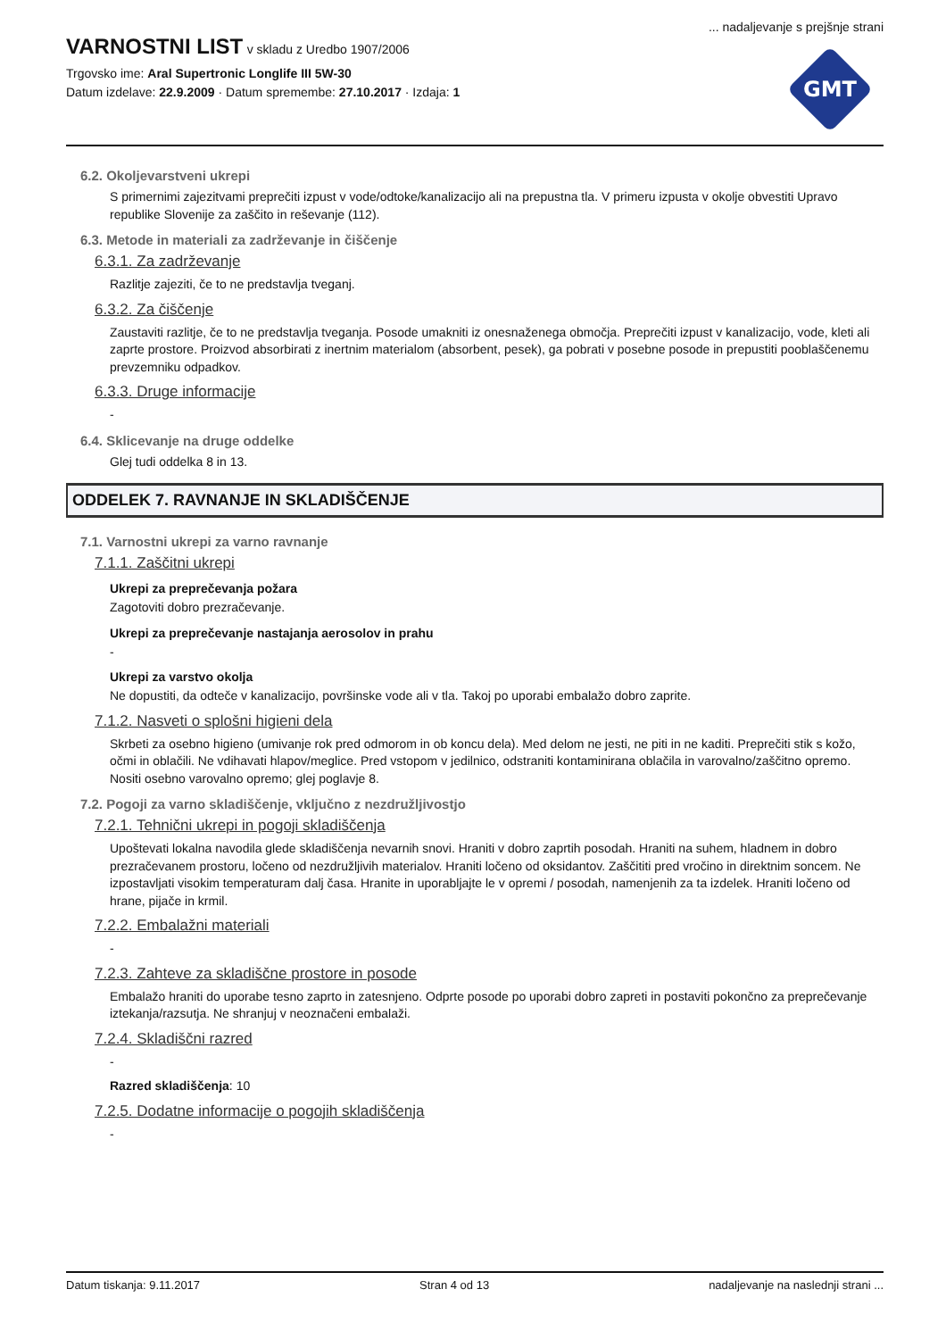... nadaljevanje s prejšnje strani
VARNOSTNI LIST
v skladu z Uredbo 1907/2006
Trgovsko ime: Aral Supertronic Longlife III 5W-30
Datum izdelave: 22.9.2009 · Datum spremembe: 27.10.2017 · Izdaja: 1
GMT
6.2. Okoljevarstveni ukrepi
S primernimi zajezitvami preprečiti izpust v vode/odtoke/kanalizacijo ali na prepustna tla. V primeru izpusta v okolje obvestiti Upravo republike Slovenije za zaščito in reševanje (112).
6.3. Metode in materiali za zadrževanje in čiščenje
6.3.1. Za zadrževanje
Razlitje zajeziti, če to ne predstavlja tveganj.
6.3.2. Za čiščenje
Zaustaviti razlitje, če to ne predstavlja tveganja. Posode umakniti iz onesnaženega območja. Preprečiti izpust v kanalizacijo, vode, kleti ali zaprte prostore. Proizvod absorbirati z inertnim materialom (absorbent, pesek), ga pobrati v posebne posode in prepustiti pooblaščenemu prevzemniku odpadkov.
6.3.3. Druge informacije
-
6.4. Sklicevanje na druge oddelke
Glej tudi oddelka 8 in 13.
ODDELEK 7. RAVNANJE IN SKLADIŠČENJE
7.1. Varnostni ukrepi za varno ravnanje
7.1.1. Zaščitni ukrepi
Ukrepi za preprečevanja požara
Zagotoviti dobro prezračevanje.
Ukrepi za preprečevanje nastajanja aerosolov in prahu
-
Ukrepi za varstvo okolja
Ne dopustiti, da odteče v kanalizacijo, površinske vode ali v tla. Takoj po uporabi embalažo dobro zaprite.
7.1.2. Nasveti o splošni higieni dela
Skrbeti za osebno higieno (umivanje rok pred odmorom in ob koncu dela). Med delom ne jesti, ne piti in ne kaditi. Preprečiti stik s kožo, očmi in oblačili. Ne vdihavati hlapov/meglice. Pred vstopom v jedilnico, odstraniti kontaminirana oblačila in varovalno/zaščitno opremo. Nositi osebno varovalno opremo; glej poglavje 8.
7.2. Pogoji za varno skladiščenje, vključno z nezdružljivostjo
7.2.1. Tehnični ukrepi in pogoji skladiščenja
Upoštevati lokalna navodila glede skladiščenja nevarnih snovi. Hraniti v dobro zaprtih posodah. Hraniti na suhem, hladnem in dobro prezračevanem prostoru, ločeno od nezdružljivih materialov. Hraniti ločeno od oksidantov. Zaščititi pred vročino in direktnim soncem. Ne izpostavljati visokim temperaturam dalj časa. Hranite in uporabljajte le v opremi / posodah, namenjenih za ta izdelek. Hraniti ločeno od hrane, pijače in krmil.
7.2.2. Embalažni materiali
-
7.2.3. Zahteve za skladiščne prostore in posode
Embalažo hraniti do uporabe tesno zaprto in zatesnjeno. Odprte posode po uporabi dobro zapreti in postaviti pokončno za preprečevanje iztekanja/razsutja. Ne shranjuj v neoznačeni embalaži.
7.2.4. Skladiščni razred
-
Razred skladiščenja: 10
7.2.5. Dodatne informacije o pogojih skladiščenja
-
Datum tiskanja: 9.11.2017 Stran 4 od 13 nadaljevanje na naslednji strani ...